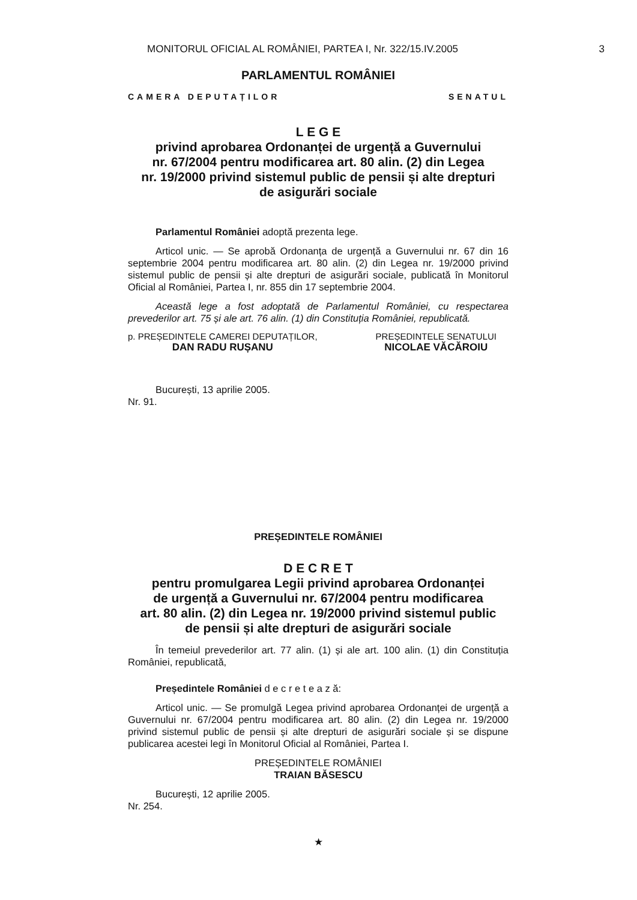MONITORUL OFICIAL AL ROMÂNIEI, PARTEA I, Nr. 322/15.IV.2005 3
PARLAMENTUL ROMÂNIEI
CAMERA DEPUTAȚILOR SENATUL
L E G E
privind aprobarea Ordonanței de urgență a Guvernului
nr. 67/2004 pentru modificarea art. 80 alin. (2) din Legea
nr. 19/2000 privind sistemul public de pensii și alte drepturi
de asigurări sociale
Parlamentul României adoptă prezenta lege.
Articol unic. — Se aprobă Ordonanța de urgență a Guvernului nr. 67 din 16 septembrie 2004 pentru modificarea art. 80 alin. (2) din Legea nr. 19/2000 privind sistemul public de pensii și alte drepturi de asigurări sociale, publicată în Monitorul Oficial al României, Partea I, nr. 855 din 17 septembrie 2004.
Această lege a fost adoptată de Parlamentul României, cu respectarea prevederilor art. 75 și ale art. 76 alin. (1) din Constituția României, republicată.
p. PREȘEDINTELE CAMEREI DEPUTAȚILOR,
DAN RADU RUȘANU
PREȘEDINTELE SENATULUI
NICOLAE VĂCĂROIU
București, 13 aprilie 2005.
Nr. 91.
PREȘEDINTELE ROMÂNIEI
D E C R E T
pentru promulgarea Legii privind aprobarea Ordonanței
de urgență a Guvernului nr. 67/2004 pentru modificarea
art. 80 alin. (2) din Legea nr. 19/2000 privind sistemul public
de pensii și alte drepturi de asigurări sociale
În temeiul prevederilor art. 77 alin. (1) și ale art. 100 alin. (1) din Constituția României, republicată,
Președintele României d e c r e t e a z ă:
Articol unic. — Se promulgă Legea privind aprobarea Ordonanței de urgență a Guvernului nr. 67/2004 pentru modificarea art. 80 alin. (2) din Legea nr. 19/2000 privind sistemul public de pensii și alte drepturi de asigurări sociale și se dispune publicarea acestei legi în Monitorul Oficial al României, Partea I.
PREȘEDINTELE ROMÂNIEI
TRAIAN BĂSESCU
București, 12 aprilie 2005.
Nr. 254.
★